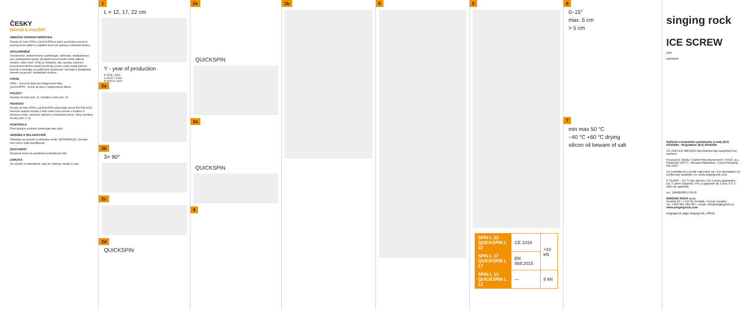ČESKY
NÁVOD K POUŽITÍ
OBECNÁ CHARAKTERISTIKA
Šrouby do ledu SPIN a QUICKSPIN je jistící pomůcka a slouží k postupovému jištění a zajištění lezce při výstupu v ledovém terénu.
UPOZORNĚNÍ
Horolezectví, ledové lezení, speleologie, slaňování, skialpinismus jsou nebezpečné sporty, při jejichž provozování může dojít ke zranění, nebo smrti. Proto je nezbytné, aby výrobky určené k provozování těchto sportů používaly pouze osoby znalé jistících technik a metodiky za patřičných zkušeností. Neznáte-li dostatečně návodu na použití, kontaktujte výrobce.
POPIS
SPIN – šroub do ledu bez integrované kliky.
QUICKSPIN – šroub do ledu s integrovanou klikou.
POUŽITÍ
Zavrtání do ledu (obr. 2). Vyndání z ledu (obr. 3).
PEVNOST
Šrouby do ledu SPIN a QUICKSPIN odpovídají normě EN 568:2015. Pevnost usazení šroubu v ledu velmi úzce souvisí s kvalitou a strukturou ledu, venkovní teplotou a zkušeností lezce, který zavrtává šrouby (obr. 5, 6).
KONTROLA
Před každým použitím kontrolujte stav zubů.
ÚDRŽBA A SKLADOVÁNÍ
Skladujte na suchém a větraném místě. DESINFEKCE: Výrobek není nutno nijak desinfikovat.
ŽIVOTNOST
Životnost závisí na opotřebení jednotlivých dílů.
ZÁRUKA
Na výrobní a materiálové vady se vztahuje záruka 3 roky.
1
L = 12, 17, 22 cm
Y - year of production
F 2018 I 2021
G 2019 J 2022
H 2020 K 2023
2a 2b
3× 90°
2c 2d
QUICKSPIN
2e
QUICKSPIN
3a
QUICKSPIN
4
3b 5 5
| SPIN L 22 QUICKSPIN L 22 | CE 1019 | >10 kN |
| SPIN L 17 QUICKSPIN L 17 | EN 568:2015 | |
| SPIN L 12 QUICKSPIN L 12 | — | 8 kN |
6
0–15°
max. 5 cm
> 5 cm
7
min max 50 °C
−40 °C +60 °C drying
silicon oil beware of salt
singing rock
ICE SCREW
spin
quickspin
Nařízení evropského parlamentu a rady (EU) 2016/425 : Regulation (EU) 2016/425
CE 1019 EN 568:2015 Mountaineering equipment Ice anchors
Posouzení shody / Conformity assessment: VVUÚ, a.s., Pikartská 1337/7, Ostrava-Radvanice, Czech Republic, NB 1019
EU prohlášení o shodě naleznete na / EU declaration of conformity available on: www.singingrock.com
3 YEARS – CZ 3 roky záruka, EN 3 years guarantee, DE 3 Jahre Garantie, FR La garantie de 3 ans, ES 3 años de garantía
ver. 16R6669014 0519
SINGING ROCK s.r.o.
Poniklá 317 • 514 01 Poniklá • Czech republic
Tel. +420 481 585 007 • email: info@singingrock.cz
www.singingrock.com
singingrock.page singingrock_official